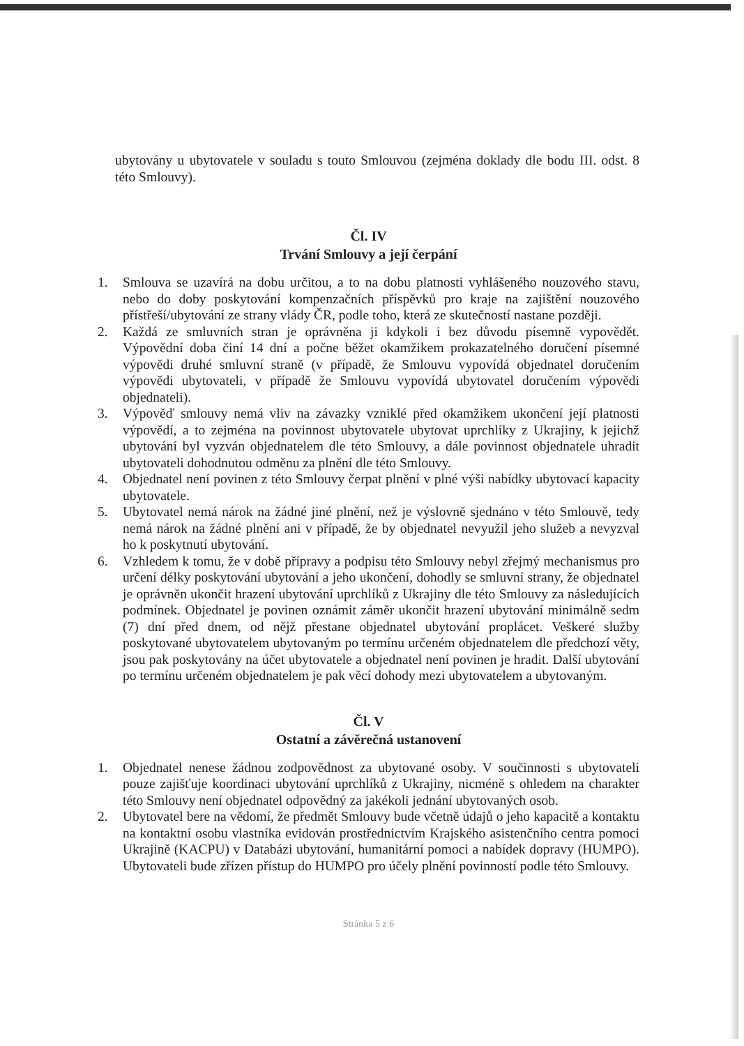ubytovány u ubytovatele v souladu s touto Smlouvou (zejména doklady dle bodu III. odst. 8 této Smlouvy).
Čl. IV
Trvání Smlouvy a její čerpání
1. Smlouva se uzavírá na dobu určitou, a to na dobu platnosti vyhlášeného nouzového stavu, nebo do doby poskytování kompenzačních příspěvků pro kraje na zajištění nouzového přístřeší/ubytování ze strany vlády ČR, podle toho, která ze skutečností nastane později.
2. Každá ze smluvních stran je oprávněna ji kdykoli i bez důvodu písemně vypovědět. Výpovědní doba činí 14 dní a počne běžet okamžikem prokazatelného doručení písemné výpovědi druhé smluvní straně (v případě, že Smlouvu vypovídá objednatel doručením výpovědi ubytovateli, v případě že Smlouvu vypovídá ubytovatel doručením výpovědi objednateli).
3. Výpověď smlouvy nemá vliv na závazky vzniklé před okamžikem ukončení její platnosti výpovědí, a to zejména na povinnost ubytovatele ubytovat uprchlíky z Ukrajiny, k jejichž ubytování byl vyzván objednatelem dle této Smlouvy, a dále povinnost objednatele uhradit ubytovateli dohodnutou odměnu za plnění dle této Smlouvy.
4. Objednatel není povinen z této Smlouvy čerpat plnění v plné výši nabídky ubytovací kapacity ubytovatele.
5. Ubytovatel nemá nárok na žádné jiné plnění, než je výslovně sjednáno v této Smlouvě, tedy nemá nárok na žádné plnění ani v případě, že by objednatel nevyužil jeho služeb a nevyzval ho k poskytnutí ubytování.
6. Vzhledem k tomu, že v době přípravy a podpisu této Smlouvy nebyl zřejmý mechanismus pro určení délky poskytování ubytování a jeho ukončení, dohodly se smluvní strany, že objednatel je oprávněn ukončit hrazení ubytování uprchlíků z Ukrajiny dle této Smlouvy za následujících podmínek. Objednatel je povinen oznámit záměr ukončit hrazení ubytování minimálně sedm (7) dní před dnem, od nějž přestane objednatel ubytování proplácet. Veškeré služby poskytované ubytovatelem ubytovaným po termínu určeném objednatelem dle předchozí věty, jsou pak poskytovány na účet ubytovatele a objednatel není povinen je hradit. Další ubytování po termínu určeném objednatelem je pak věcí dohody mezi ubytovatelem a ubytovaným.
Čl. V
Ostatní a závěrečná ustanovení
1. Objednatel nenese žádnou zodpovědnost za ubytované osoby. V součinnosti s ubytovateli pouze zajišťuje koordinaci ubytování uprchlíků z Ukrajiny, nicméně s ohledem na charakter této Smlouvy není objednatel odpovědný za jakékoli jednání ubytovaných osob.
2. Ubytovatel bere na vědomí, že předmět Smlouvy bude včetně údajů o jeho kapacitě a kontaktu na kontaktní osobu vlastníka evidován prostřednictvím Krajského asistenčního centra pomoci Ukrajině (KACPU) v Databázi ubytování, humanitární pomoci a nabídek dopravy (HUMPO). Ubytovateli bude zřízen přístup do HUMPO pro účely plnění povinností podle této Smlouvy.
Stránka 5 z 6